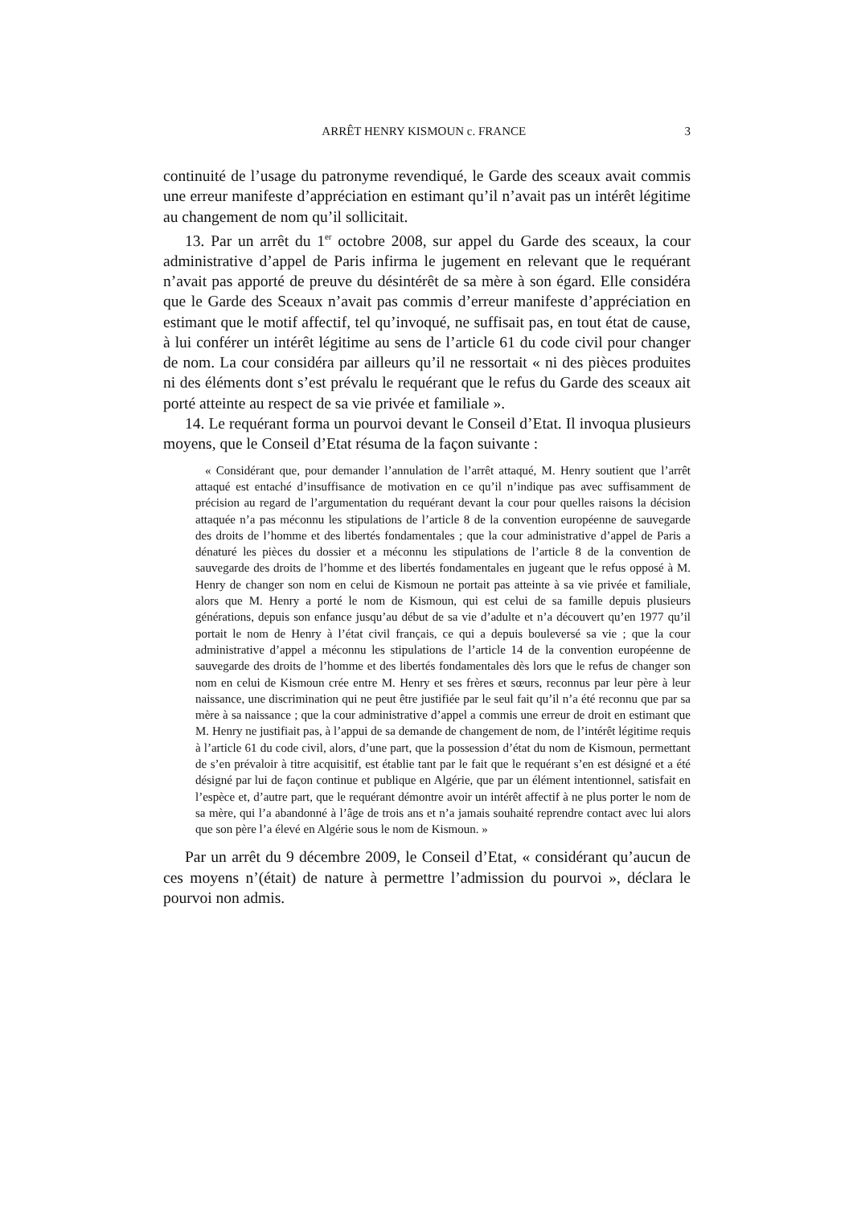ARRÊT HENRY KISMOUN c. FRANCE 3
continuité de l’usage du patronyme revendiqué, le Garde des sceaux avait commis une erreur manifeste d’appréciation en estimant qu’il n’avait pas un intérêt légitime au changement de nom qu’il sollicitait.
13. Par un arrêt du 1<sup>er</sup> octobre 2008, sur appel du Garde des sceaux, la cour administrative d’appel de Paris infirma le jugement en relevant que le requérant n’avait pas apporté de preuve du désintérêt de sa mère à son égard. Elle considéra que le Garde des Sceaux n’avait pas commis d’erreur manifeste d’appréciation en estimant que le motif affectif, tel qu’invoqué, ne suffisait pas, en tout état de cause, à lui conférer un intérêt légitime au sens de l’article 61 du code civil pour changer de nom. La cour considéra par ailleurs qu’il ne ressortait « ni des pièces produites ni des éléments dont s’est prévalu le requérant que le refus du Garde des sceaux ait porté atteinte au respect de sa vie privée et familiale ».
14. Le requérant forma un pourvoi devant le Conseil d’Etat. Il invoqua plusieurs moyens, que le Conseil d’Etat résuma de la façon suivante :
« Considérant que, pour demander l’annulation de l’arrêt attaqué, M. Henry soutient que l’arrêt attaqué est entaché d’insuffisance de motivation en ce qu’il n’indique pas avec suffisamment de précision au regard de l’argumentation du requérant devant la cour pour quelles raisons la décision attaquée n’a pas méconnu les stipulations de l’article 8 de la convention européenne de sauvegarde des droits de l’homme et des libertés fondamentales ; que la cour administrative d’appel de Paris a dénaturé les pièces du dossier et a méconnu les stipulations de l’article 8 de la convention de sauvegarde des droits de l’homme et des libertés fondamentales en jugeant que le refus opposé à M. Henry de changer son nom en celui de Kismoun ne portait pas atteinte à sa vie privée et familiale, alors que M. Henry a porté le nom de Kismoun, qui est celui de sa famille depuis plusieurs générations, depuis son enfance jusqu’au début de sa vie d’adulte et n’a découvert qu’en 1977 qu’il portait le nom de Henry à l’état civil français, ce qui a depuis bouleversé sa vie ; que la cour administrative d’appel a méconnu les stipulations de l’article 14 de la convention européenne de sauvegarde des droits de l’homme et des libertés fondamentales dès lors que le refus de changer son nom en celui de Kismoun crée entre M. Henry et ses frères et sœurs, reconnus par leur père à leur naissance, une discrimination qui ne peut être justifiée par le seul fait qu’il n’a été reconnu que par sa mère à sa naissance ; que la cour administrative d’appel a commis une erreur de droit en estimant que M. Henry ne justifiait pas, à l’appui de sa demande de changement de nom, de l’intérêt légitime requis à l’article 61 du code civil, alors, d’une part, que la possession d’état du nom de Kismoun, permettant de s’en prévaloir à titre acquisitif, est établie tant par le fait que le requérant s’en est désigné et a été désigné par lui de façon continue et publique en Algérie, que par un élément intentionnel, satisfait en l’espèce et, d’autre part, que le requérant démontre avoir un intérêt affectif à ne plus porter le nom de sa mère, qui l’a abandonné à l’âge de trois ans et n’a jamais souhaité reprendre contact avec lui alors que son père l’a élevé en Algérie sous le nom de Kismoun. »
Par un arrêt du 9 décembre 2009, le Conseil d’Etat, « considérant qu’aucun de ces moyens n’(était) de nature à permettre l’admission du pourvoi », déclara le pourvoi non admis.